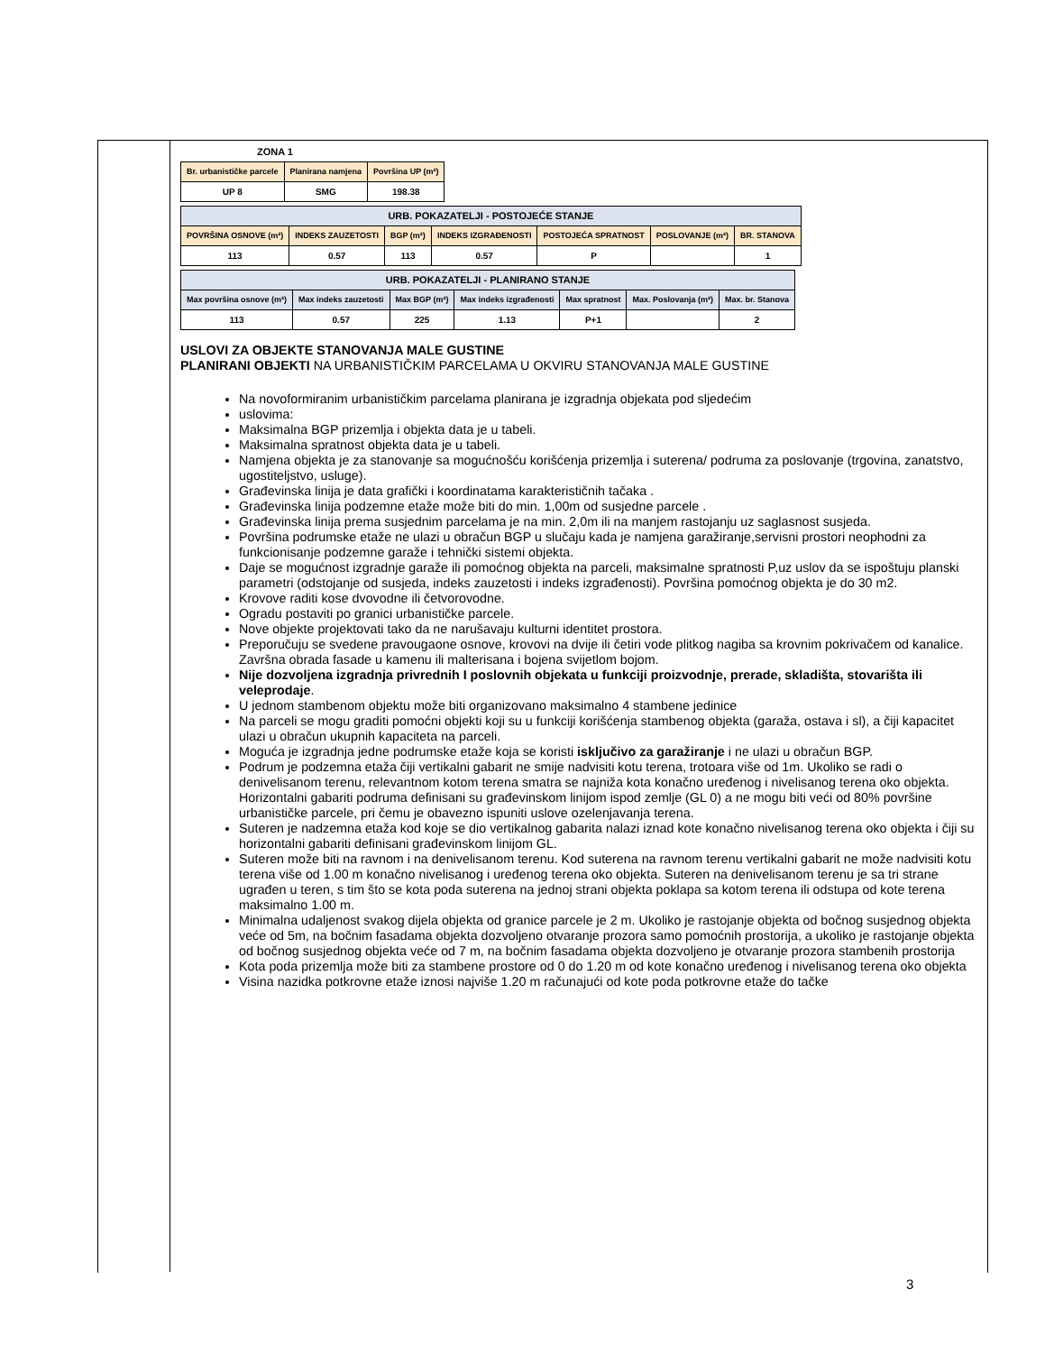ZONA 1
| Br. urbanističke parcele | Planirana namjena | Površina UP (m²) |
| --- | --- | --- |
| UP 8 | SMG | 198.38 |
| URB. POKAZATELJI - POSTOJEĆE STANJE | | | | | | |
| --- | --- | --- | --- | --- | --- | --- |
| POVRŠINA OSNOVE (m²) | INDEKS ZAUZETOSTI | BGP (m²) | INDEKS IZGRAĐENOSTI | POSTOJEĆA SPRATNOST | POSLOVANJE (m²) | BR. STANOVA |
| 113 | 0.57 | 113 | 0.57 | P | | 1 |
| URB. POKAZATELJI - PLANIRANO STANJE | | | | | | |
| --- | --- | --- | --- | --- | --- | --- |
| Max površina osnove (m²) | Max indeks zauzetosti | Max BGP (m²) | Max indeks izgrađenosti | Max spratnost | Max. Poslovanja (m²) | Max. br. Stanova |
| 113 | 0.57 | 225 | 1.13 | P+1 | | 2 |
USLOVI ZA OBJEKTE STANOVANJA MALE GUSTINE
PLANIRANI OBJEKTI NA URBANISTIČKIM PARCELAMA U OKVIRU STANOVANJA MALE GUSTINE
Na novoformiranim urbanističkim parcelama planirana je izgradnja objekata pod sljedećim
uslovima:
Maksimalna BGP prizemlja i objekta data je u tabeli.
Maksimalna spratnost objekta data je u tabeli.
Namjena objekta je za stanovanje sa mogućnošću korišćenja prizemlja i suterena/ podruma za poslovanje (trgovina, zanatstvo, ugostiteljstvo, usluge).
Građevinska linija je data grafički i koordinatama karakterističnih tačaka .
Građevinska linija podzemne etaže može biti do min. 1,00m od susjedne parcele .
Građevinska linija prema susjednim parcelama je na min. 2,0m ili na manjem rastojanju uz saglasnost susjeda.
Površina podrumske etaže ne ulazi u obračun BGP u slučaju kada je namjena garažiranje,servisni prostori neophodni za funkcionisanje podzemne garaže i tehnički sistemi objekta.
Daje se mogućnost izgradnje garaže ili pomoćnog objekta na parceli, maksimalne spratnosti P,uz uslov da se ispoštuju planski parametri (odstojanje od susjeda, indeks zauzetosti i indeks izgrađenosti). Površina pomoćnog objekta je do 30 m2.
Krovove raditi kose dvovodne ili četvorovodne.
Ogradu postaviti po granici urbanističke parcele.
Nove objekte projektovati tako da ne narušavaju kulturni identitet prostora.
Preporučuju se svedene pravougaone osnove, krovovi na dvije ili četiri vode plitkog nagiba sa krovnim pokrivačem od kanalice. Završna obrada fasade u kamenu ili malterisana i bojena svijetlom bojom.
Nije dozvoljena izgradnja privrednih I poslovnih objekata u funkciji proizvodnje, prerade, skladišta, stovarišta ili veleprodaje.
U jednom stambenom objektu može biti organizovano maksimalno 4 stambene jedinice
Na parceli se mogu graditi pomoćni objekti koji su u funkciji korišćenja stambenog objekta (garaža, ostava i sl), a čiji kapacitet ulazi u obračun ukupnih kapaciteta na parceli.
Moguća je izgradnja jedne podrumske etaže koja se koristi isključivo za garažiranje i ne ulazi u obračun BGP.
Podrum je podzemna etaža čiji vertikalni gabarit ne smije nadvisiti kotu terena, trotoara više od 1m. Ukoliko se radi o denivelisanom terenu, relevantnom kotom terena smatra se najniža kota konačno uređenog i nivelisanog terena oko objekta. Horizontalni gabariti podruma definisani su građevinskom linijom ispod zemlje (GL 0) a ne mogu biti veći od 80% površine urbanističke parcele, pri čemu je obavezno ispuniti uslove ozelenjavanja terena.
Suteren je nadzemna etaža kod koje se dio vertikalnog gabarita nalazi iznad kote konačno nivelisanog terena oko objekta i čiji su horizontalni gabariti definisani građevinskom linijom GL.
Suteren može biti na ravnom i na denivelisanom terenu. Kod suterena na ravnom terenu vertikalni gabarit ne može nadvisiti kotu terena više od 1.00 m konačno nivelisanog i uređenog terena oko objekta. Suteren na denivelisanom terenu je sa tri strane ugrađen u teren, s tim što se kota poda suterena na jednoj strani objekta poklapa sa kotom terena ili odstupa od kote terena maksimalno 1.00 m.
Minimalna udaljenost svakog dijela objekta od granice parcele je 2 m. Ukoliko je rastojanje objekta od bočnog susjednog objekta veće od 5m, na bočnim fasadama objekta dozvoljeno otvaranje prozora samo pomoćnih prostorija, a ukoliko je rastojanje objekta od bočnog susjednog objekta veće od 7 m, na bočnim fasadama objekta dozvoljeno je otvaranje prozora stambenih prostorija
Kota poda prizemlja može biti za stambene prostore od 0 do 1.20 m od kote konačno uređenog i nivelisanog terena oko objekta
Visina nazidka potkrovne etaže iznosi najviše 1.20 m računajući od kote poda potkrovne etaže do tačke
3